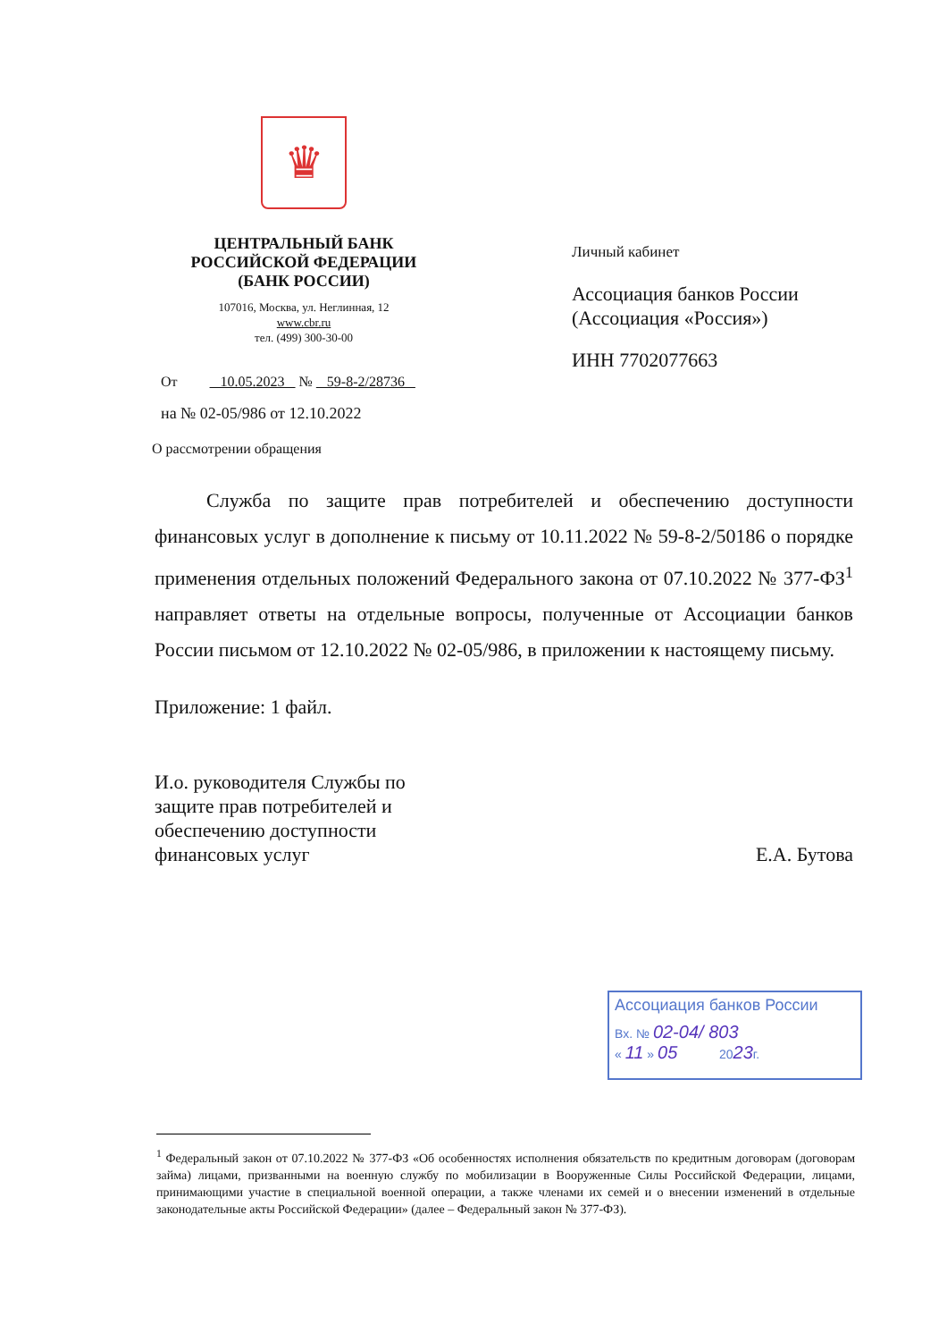♛
ЦЕНТРАЛЬНЫЙ БАНК
РОССИЙСКОЙ ФЕДЕРАЦИИ
(БАНК РОССИИ)
107016, Москва, ул. Неглинная, 12
www.cbr.ru
тел. (499) 300-30-00
Личный кабинет
Ассоциация банков России
(Ассоциация «Россия»)
ИНН 7702077663
От 10.05.2023 № 59-8-2/28736
на № 02-05/986 от 12.10.2022
О рассмотрении обращения
Служба по защите прав потребителей и обеспечению доступности финансовых услуг в дополнение к письму от 10.11.2022 № 59-8-2/50186 о порядке применения отдельных положений Федерального закона от 07.10.2022 № 377-ФЗ<sup>1</sup> направляет ответы на отдельные вопросы, полученные от Ассоциации банков России письмом от 12.10.2022 № 02-05/986, в приложении к настоящему письму.
Приложение: 1 файл.
И.о. руководителя Службы по
защите прав потребителей и
обеспечению доступности
финансовых услуг
Е.А. Бутова
Ассоциация банков России
Вх. № 02-04/ 803
« 11 » 05 2023г.
<sup>1</sup> Федеральный закон от 07.10.2022 № 377-ФЗ «Об особенностях исполнения обязательств по кредитным договорам (договорам займа) лицами, призванными на военную службу по мобилизации в Вооруженные Силы Российской Федерации, лицами, принимающими участие в специальной военной операции, а также членами их семей и о внесении изменений в отдельные законодательные акты Российской Федерации» (далее – Федеральный закон № 377-ФЗ).